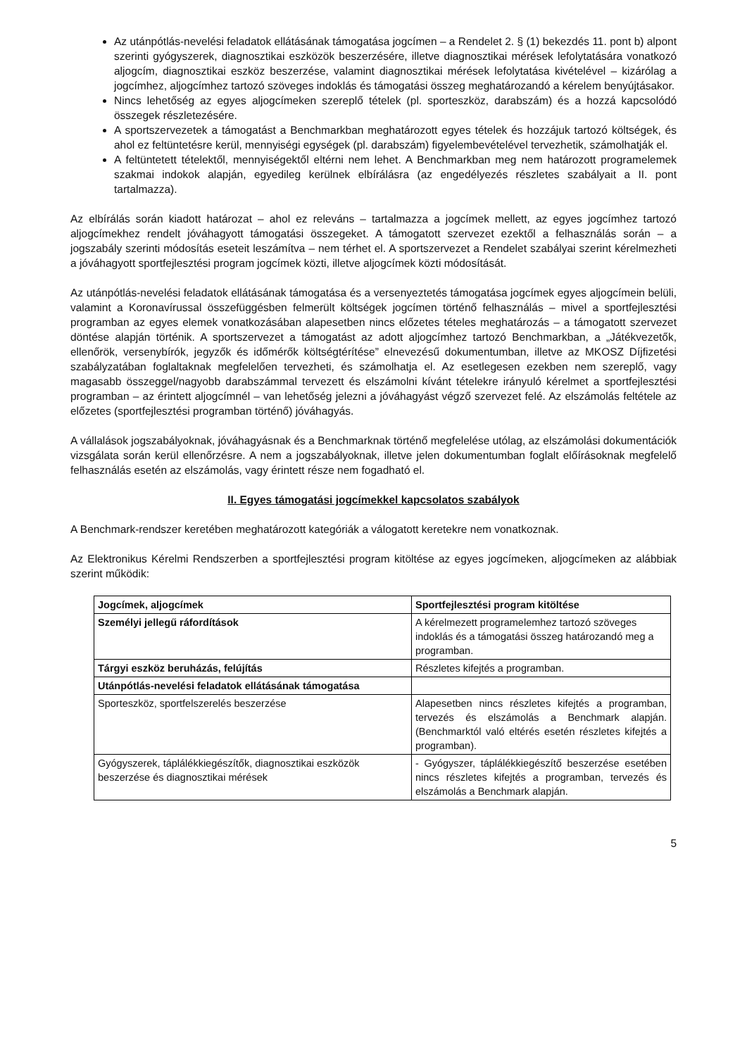Az utánpótlás-nevelési feladatok ellátásának támogatása jogcímen – a Rendelet 2. § (1) bekezdés 11. pont b) alpont szerinti gyógyszerek, diagnosztikai eszközök beszerzésére, illetve diagnosztikai mérések lefolytatására vonatkozó aljogcím, diagnosztikai eszköz beszerzése, valamint diagnosztikai mérések lefolytatása kivételével – kizárólag a jogcímhez, aljogcímhez tartozó szöveges indoklás és támogatási összeg meghatározandó a kérelem benyújtásakor.
Nincs lehetőség az egyes aljogcímeken szereplő tételek (pl. sporteszköz, darabszám) és a hozzá kapcsolódó összegek részletezésére.
A sportszervezetek a támogatást a Benchmarkban meghatározott egyes tételek és hozzájuk tartozó költségek, és ahol ez feltüntetésre kerül, mennyiségi egységek (pl. darabszám) figyelembevételével tervezhetik, számolhatják el.
A feltüntetett tételektől, mennyiségektől eltérni nem lehet. A Benchmarkban meg nem határozott programelemek szakmai indokok alapján, egyedileg kerülnek elbírálásra (az engedélyezés részletes szabályait a II. pont tartalmazza).
Az elbírálás során kiadott határozat – ahol ez releváns – tartalmazza a jogcímek mellett, az egyes jogcímhez tartozó aljogcímekhez rendelt jóváhagyott támogatási összegeket. A támogatott szervezet ezektől a felhasználás során – a jogszabály szerinti módosítás eseteit leszámítva – nem térhet el. A sportszervezet a Rendelet szabályai szerint kérelmezheti a jóváhagyott sportfejlesztési program jogcímek közti, illetve aljogcímek közti módosítását.
Az utánpótlás-nevelési feladatok ellátásának támogatása és a versenyeztetés támogatása jogcímek egyes aljogcímein belüli, valamint a Koronavírussal összefüggésben felmerült költségek jogcímen történő felhasználás – mivel a sportfejlesztési programban az egyes elemek vonatkozásában alapesetben nincs előzetes tételes meghatározás – a támogatott szervezet döntése alapján történik. A sportszervezet a támogatást az adott aljogcímhez tartozó Benchmarkban, a „Játékvezetők, ellenőrök, versenybírók, jegyzők és időmérők költségtérítése” elnevezésű dokumentumban, illetve az MKOSZ Díjfizetési szabályzatában foglaltaknak megfelelően tervezheti, és számolhatja el. Az esetlegesen ezekben nem szereplő, vagy magasabb összeggel/nagyobb darabszámmal tervezett és elszámolni kívánt tételekre irányuló kérelmet a sportfejlesztési programban – az érintett aljogcímnél – van lehetőség jelezni a jóváhagyást végző szervezet felé. Az elszámolás feltétele az előzetes (sportfejlesztési programban történő) jóváhagyás.
A vállalások jogszabályoknak, jóváhagyásnak és a Benchmarknak történő megfelelése utólag, az elszámolási dokumentációk vizsgálata során kerül ellenőrzésre. A nem a jogszabályoknak, illetve jelen dokumentumban foglalt előírásoknak megfelelő felhasználás esetén az elszámolás, vagy érintett része nem fogadható el.
II. Egyes támogatási jogcímekkel kapcsolatos szabályok
A Benchmark-rendszer keretében meghatározott kategóriák a válogatott keretekre nem vonatkoznak.
Az Elektronikus Kérelmi Rendszerben a sportfejlesztési program kitöltése az egyes jogcímeken, aljogcímeken az alábbiak szerint működik:
| Jogcímek, aljogcímek | Sportfejlesztési program kitöltése |
| --- | --- |
| Személyi jellegű ráfordítások | A kérelmezett programelemhez tartozó szöveges indoklás és a támogatási összeg határozandó meg a programban. |
| Tárgyi eszköz beruházás, felújítás | Részletes kifejtés a programban. |
| Utánpótlás-nevelési feladatok ellátásának támogatása | |
| Sporteszköz, sportfelszerelés beszerzése | Alapesetben nincs részletes kifejtés a programban, tervezés és elszámolás a Benchmark alapján. (Benchmarktól való eltérés esetén részletes kifejtés a programban). |
| Gyógyszerek, táplálékkiegészítők, diagnosztikai eszközök beszerzése és diagnosztikai mérések | - Gyógyszer, táplálékkiegészítő beszerzése esetében nincs részletes kifejtés a programban, tervezés és elszámolás a Benchmark alapján. |
5